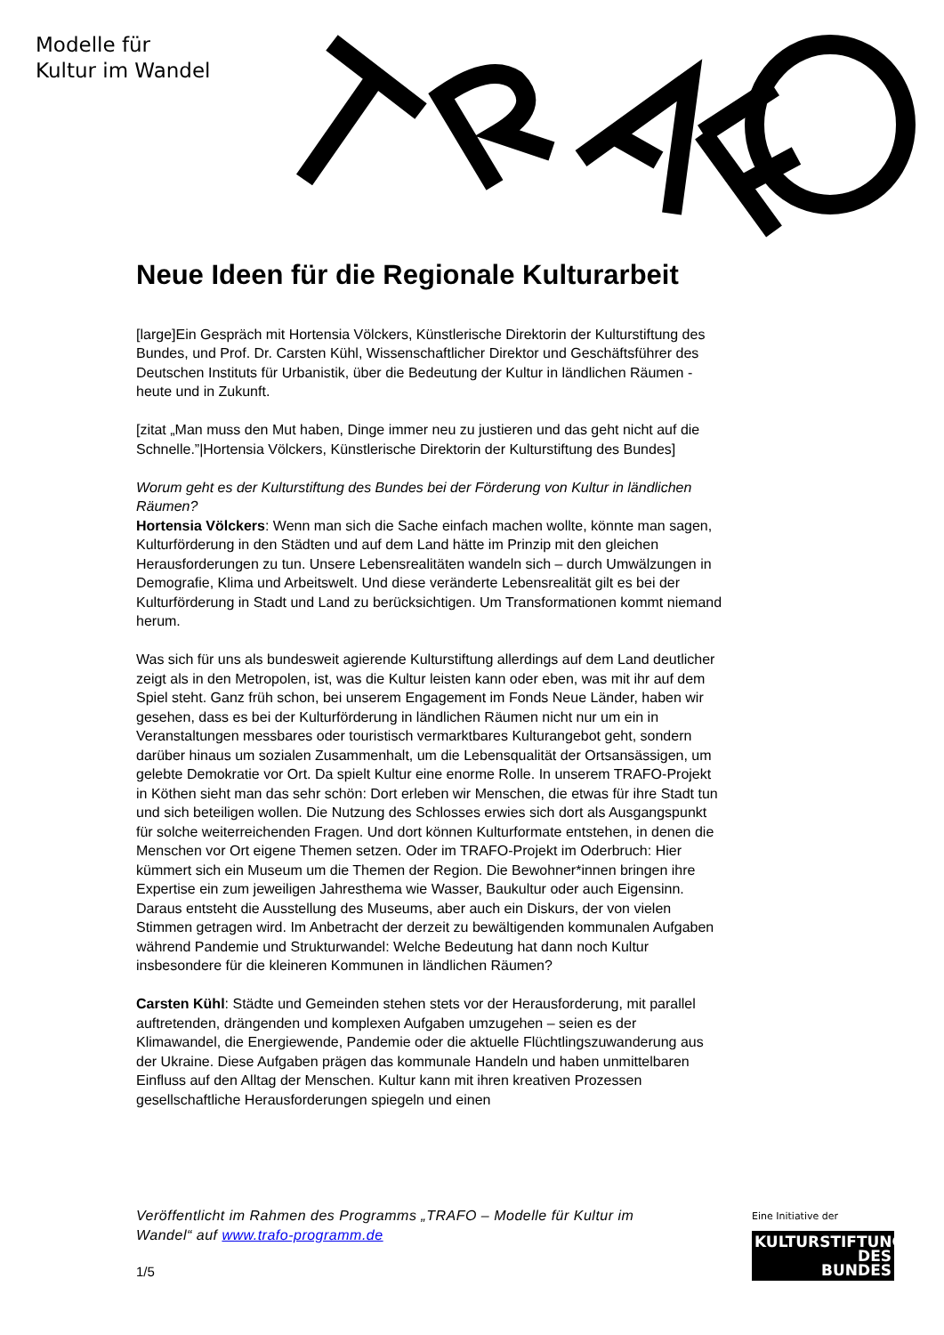Modelle für
Kultur im Wandel
Neue Ideen für die Regionale Kulturarbeit
[large]Ein Gespräch mit Hortensia Völckers, Künstlerische Direktorin der Kulturstiftung des Bundes, und Prof. Dr. Carsten Kühl, Wissenschaftlicher Direktor und Geschäftsführer des Deutschen Instituts für Urbanistik, über die Bedeutung der Kultur in ländlichen Räumen - heute und in Zukunft.
[zitat „Man muss den Mut haben, Dinge immer neu zu justieren und das geht nicht auf die Schnelle.”|Hortensia Völckers, Künstlerische Direktorin der Kulturstiftung des Bundes]
Worum geht es der Kulturstiftung des Bundes bei der Förderung von Kultur in ländlichen Räumen?
Hortensia Völckers: Wenn man sich die Sache einfach machen wollte, könnte man sagen, Kulturförderung in den Städten und auf dem Land hätte im Prinzip mit den gleichen Herausforderungen zu tun. Unsere Lebensrealitäten wandeln sich – durch Umwälzungen in Demografie, Klima und Arbeitswelt. Und diese veränderte Lebensrealität gilt es bei der Kulturförderung in Stadt und Land zu berücksichtigen. Um Transformationen kommt niemand herum.
Was sich für uns als bundesweit agierende Kulturstiftung allerdings auf dem Land deutlicher zeigt als in den Metropolen, ist, was die Kultur leisten kann oder eben, was mit ihr auf dem Spiel steht. Ganz früh schon, bei unserem Engagement im Fonds Neue Länder, haben wir gesehen, dass es bei der Kulturförderung in ländlichen Räumen nicht nur um ein in Veranstaltungen messbares oder touristisch vermarktbares Kulturangebot geht, sondern darüber hinaus um sozialen Zusammenhalt, um die Lebensqualität der Ortsansässigen, um gelebte Demokratie vor Ort. Da spielt Kultur eine enorme Rolle. In unserem TRAFO-Projekt in Köthen sieht man das sehr schön: Dort erleben wir Menschen, die etwas für ihre Stadt tun und sich beteiligen wollen. Die Nutzung des Schlosses erwies sich dort als Ausgangspunkt für solche weiterreichenden Fragen. Und dort können Kulturformate entstehen, in denen die Menschen vor Ort eigene Themen setzen. Oder im TRAFO-Projekt im Oderbruch: Hier kümmert sich ein Museum um die Themen der Region. Die Bewohner*innen bringen ihre Expertise ein zum jeweiligen Jahresthema wie Wasser, Baukultur oder auch Eigensinn. Daraus entsteht die Ausstellung des Museums, aber auch ein Diskurs, der von vielen Stimmen getragen wird. Im Anbetracht der derzeit zu bewältigenden kommunalen Aufgaben während Pandemie und Strukturwandel: Welche Bedeutung hat dann noch Kultur insbesondere für die kleineren Kommunen in ländlichen Räumen?
Carsten Kühl: Städte und Gemeinden stehen stets vor der Herausforderung, mit parallel auftretenden, drängenden und komplexen Aufgaben umzugehen – seien es der Klimawandel, die Energiewende, Pandemie oder die aktuelle Flüchtlingszuwanderung aus der Ukraine. Diese Aufgaben prägen das kommunale Handeln und haben unmittelbaren Einfluss auf den Alltag der Menschen. Kultur kann mit ihren kreativen Prozessen gesellschaftliche Herausforderungen spiegeln und einen
Veröffentlicht im Rahmen des Programms „TRAFO – Modelle für Kultur im Wandel“ auf www.trafo-programm.de
1/5
Eine Initiative der
KULTURSTIFTUNG
DES
BUNDES